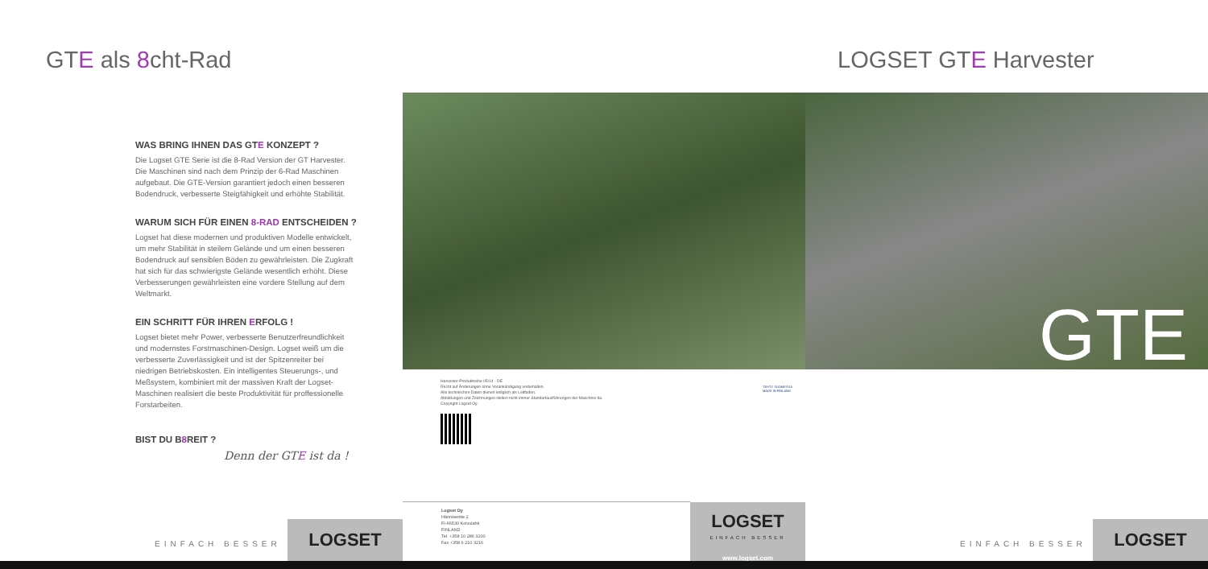GTE als 8cht-Rad
WAS BRING IHNEN DAS GTE KONZEPT ?
Die Logset GTE Serie ist die 8-Rad Version der GT Harvester. Die Maschinen sind nach dem Prinzip der 6-Rad Maschinen aufgebaut. Die GTE-Version garantiert jedoch einen besseren Bodendruck, verbesserte Steigfähigkeit und erhöhte Stabilität.
WARUM SICH FÜR EINEN 8-RAD ENTSCHEIDEN ?
Logset hat diese modernen und produktiven Modelle entwickelt, um mehr Stabilität in steilem Gelände und um einen besseren Bodendruck auf sensiblen Böden zu gewährleisten. Die Zugkraft hat sich für das schwierigste Gelände wesentlich erhöht. Diese Verbesserungen gewährleisten eine vordere Stellung auf dem Weltmarkt.
EIN SCHRITT FÜR IHREN ERFOLG !
Logset bietet mehr Power, verbesserte Benutzerfreundlichkeit und modernstes Forstmaschinen-Design. Logset weiß um die verbesserte Zuverlässigkeit und ist der Spitzenreiter bei niedrigen Betriebskosten. Ein intelligentes Steuerungs-, und Meßsystem, kombiniert mit der massiven Kraft der Logset-Maschinen realisiert die beste Produktivität für proffessionelle Forstarbeiten.
BIST DU B8 REIT ?
Denn der GTE ist da !
EINFACH BESSER LOGSET
Harvester-Produktreihe 05/14 - DE
Recht auf Änderungen ohne Vorankündigung vorbehalten.
Alle technischen Daten dienen lediglich als Leitfaden.
Abbildungen und Zeichnungen stellen nicht immer Standartausführungen der Maschine da.
Copyright Logset Oy.
TEHTY SUOMESSA
MADE IN FINLAND
Logset Oy
Hännisentie 2
FI-66530 Koivulahti
FINLAND
Tel. +358 10 286 3200
Fax +358 6 210 3216
LOGSET
EINFACH BESSER
www.logset.com
LOGSET GTE Harvester
GTE
EINFACH BESSER LOGSET